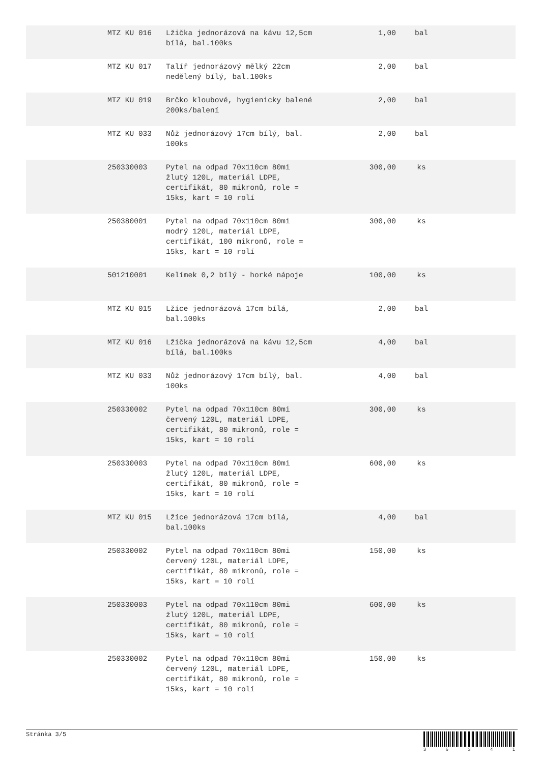| | MTZ KU 016 | Lžička jednorázová na kávu 12,5cm bílá, bal.100ks | 1,00 | bal | |
| | MTZ KU 017 | Talíř jednorázový mělký 22cm nedělený bílý, bal.100ks | 2,00 | bal | |
| | MTZ KU 019 | Brčko kloubové, hygienicky balené 200ks/balení | 2,00 | bal | |
| | MTZ KU 033 | Nůž jednorázový 17cm bílý, bal. 100ks | 2,00 | bal | |
| | 250330003 | Pytel na odpad 70x110cm 80mi žlutý 120L, materiál LDPE, certifikát, 80 mikronů, role = 15ks, kart = 10 rolí | 300,00 | ks | |
| | 250380001 | Pytel na odpad 70x110cm 80mi modrý 120L, materiál LDPE, certifikát, 100 mikronů, role = 15ks, kart = 10 rolí | 300,00 | ks | |
| | 501210001 | Kelímek 0,2 bílý - horké nápoje | 100,00 | ks | |
| | MTZ KU 015 | Lžíce jednorázová 17cm bílá, bal.100ks | 2,00 | bal | |
| | MTZ KU 016 | Lžička jednorázová na kávu 12,5cm bílá, bal.100ks | 4,00 | bal | |
| | MTZ KU 033 | Nůž jednorázový 17cm bílý, bal. 100ks | 4,00 | bal | |
| | 250330002 | Pytel na odpad 70x110cm 80mi červený 120L, materiál LDPE, certifikát, 80 mikronů, role = 15ks, kart = 10 rolí | 300,00 | ks | |
| | 250330003 | Pytel na odpad 70x110cm 80mi žlutý 120L, materiál LDPE, certifikát, 80 mikronů, role = 15ks, kart = 10 rolí | 600,00 | ks | |
| | MTZ KU 015 | Lžíce jednorázová 17cm bílá, bal.100ks | 4,00 | bal | |
| | 250330002 | Pytel na odpad 70x110cm 80mi červený 120L, materiál LDPE, certifikát, 80 mikronů, role = 15ks, kart = 10 rolí | 150,00 | ks | |
| | 250330003 | Pytel na odpad 70x110cm 80mi žlutý 120L, materiál LDPE, certifikát, 80 mikronů, role = 15ks, kart = 10 rolí | 600,00 | ks | |
| | 250330002 | Pytel na odpad 70x110cm 80mi červený 120L, materiál LDPE, certifikát, 80 mikronů, role = 15ks, kart = 10 rolí | 150,00 | ks | |
Stránka 3/5 3 6 3 4 1